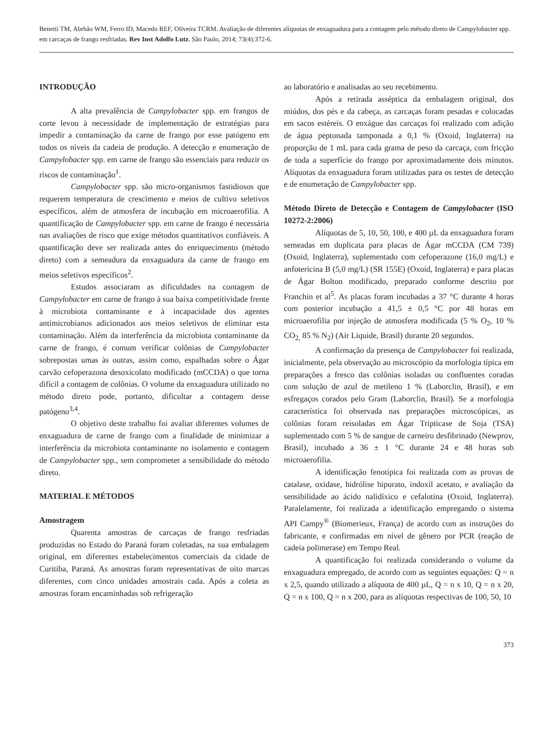Benetti TM, Abrhão WM, Ferro ID, Macedo REF, Oliveira TCRM. Avaliação de diferentes alíquotas de enxaguadura para a contagem pelo método direto de Campylobacter spp. em carcaças de frango resfriadas. Rev Inst Adolfo Lutz. São Paulo, 2014; 73(4):372-6.
INTRODUÇÃO
A alta prevalência de Campylobacter spp. em frangos de corte levou à necessidade de implementação de estratégias para impedir a contaminação da carne de frango por esse patógeno em todos os níveis da cadeia de produção. A detecção e enumeração de Campylobacter spp. em carne de frango são essenciais para reduzir os riscos de contaminação<sup>1</sup>.
Campylobacter spp. são micro-organismos fastidiosos que requerem temperatura de crescimento e meios de cultivo seletivos específicos, além de atmosfera de incubação em microaerofilia. A quantificação de Campylobacter spp. em carne de frango é necessária nas avaliações de risco que exige métodos quantitativos confiáveis. A quantificação deve ser realizada antes do enriquecimento (método direto) com a semeadura da enxaguadura da carne de frango em meios seletivos específicos<sup>2</sup>.
Estudos associaram as dificuldades na contagem de Campylobacter em carne de frango à sua baixa competitividade frente à microbiota contaminante e à incapacidade dos agentes antimicrobianos adicionados aos meios seletivos de eliminar esta contaminação. Além da interferência da microbiota contaminante da carne de frango, é comum verificar colônias de Campylobacter sobrepostas umas às outras, assim como, espalhadas sobre o Ágar carvão cefoperazona desoxicolato modificado (mCCDA) o que torna difícil a contagem de colônias. O volume da enxaguadura utilizado no método direto pode, portanto, dificultar a contagem desse patógeno<sup>3,4</sup>.
O objetivo deste trabalho foi avaliar diferentes volumes de enxaguadura de carne de frango com a finalidade de minimizar a interferência da microbiota contaminante no isolamento e contagem de Campylobacter spp., sem comprometer a sensibilidade do método direto.
MATERIAL E MÉTODOS
Amostragem
Quarenta amostras de carcaças de frango resfriadas produzidas no Estado do Paraná foram coletadas, na sua embalagem original, em diferentes estabelecimentos comerciais da cidade de Curitiba, Paraná. As amostras foram representativas de oito marcas diferentes, com cinco unidades amostrais cada. Após a coleta as amostras foram encaminhadas sob refrigeração
ao laboratório e analisadas ao seu recebimento.
Após a retirada asséptica da embalagem original, dos miúdos, dos pés e da cabeça, as carcaças foram pesadas e colocadas em sacos estéreis. O enxágue das carcaças foi realizado com adição de água peptonada tamponada a 0,1 % (Oxoid, Inglaterra) na proporção de 1 mL para cada grama de peso da carcaça, com fricção de toda a superfície do frango por aproximadamente dois minutos. Alíquotas da enxaguadura foram utilizadas para os testes de detecção e de enumeração de Campylobacter spp.
Método Direto de Detecção e Contagem de Campylobacter (ISO 10272-2:2006)
Alíquotas de 5, 10, 50, 100, e 400 µL da enxaguadura foram semeadas em duplicata para placas de Ágar mCCDA (CM 739) (Oxoid, Inglaterra), suplementado com cefoperazone (16,0 mg/L) e anfotericina B (5,0 mg/L) (SR 155E) (Oxoid, Inglaterra) e para placas de Ágar Bolton modificado, preparado conforme descrito por Franchin et al<sup>5</sup>. As placas foram incubadas a 37 °C durante 4 horas com posterior incubação a 41,5 ± 0,5 °C por 48 horas em microaerofilia por injeção de atmosfera modificada (5 % O<sub>2</sub>, 10 % CO<sub>2,</sub> 85 % N<sub>2</sub>) (Air Liquide, Brasil) durante 20 segundos.
A confirmação da presença de Campylobacter foi realizada, inicialmente, pela observação ao microscópio da morfologia típica em preparações a fresco das colônias isoladas ou confluentes coradas com solução de azul de metileno 1 % (Laborclin, Brasil), e em esfregaços corados pelo Gram (Laborclin, Brasil). Se a morfologia característica foi observada nas preparações microscópicas, as colônias foram reisoladas em Ágar Tripticase de Soja (TSA) suplementado com 5 % de sangue de carneiro desfibrinado (Newprov, Brasil), incubado a 36 ± 1 °C durante 24 e 48 horas sob microaerofilia.
A identificação fenotípica foi realizada com as provas de catalase, oxidase, hidrólise hipurato, indoxil acetato, e avaliação da sensibilidade ao ácido nalidíxico e cefalotina (Oxoid, Inglaterra). Paralelamente, foi realizada a identificação empregando o sistema API Campy<sup>®</sup> (Biomerieux, França) de acordo com as instruções do fabricante, e confirmadas em nível de gênero por PCR (reação de cadeia polimerase) em Tempo Real.
A quantificação foi realizada considerando o volume da enxaguadura empregado, de acordo com as seguintes equações: Q = n x 2,5, quando utilizado a alíquota de 400 µL, Q = n x 10, Q = n x 20, Q = n x 100, Q = n x 200, para as alíquotas respectivas de 100, 50, 10
373